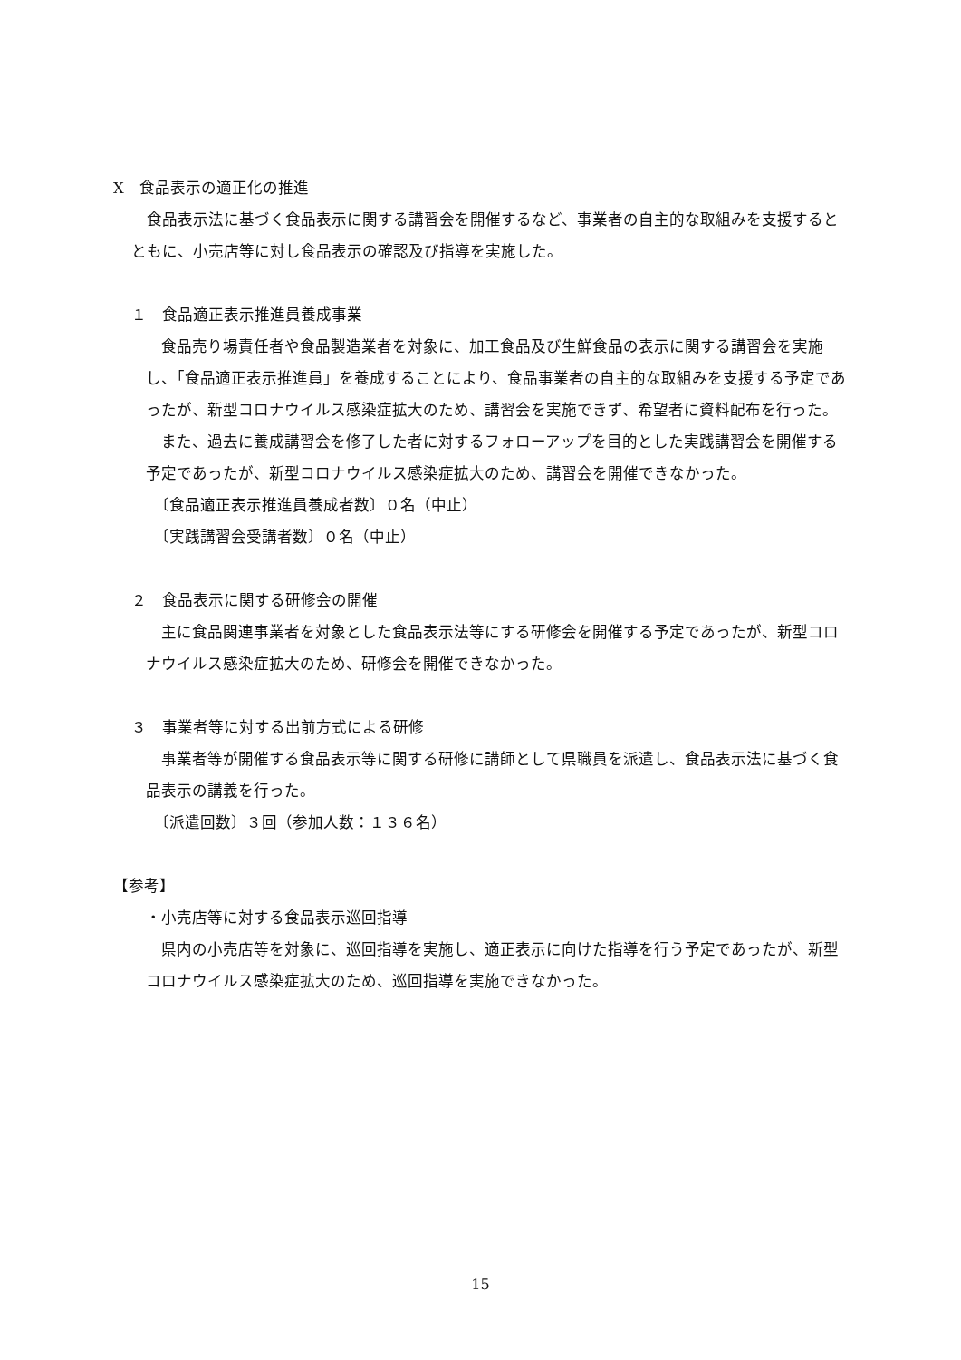X　食品表示の適正化の推進
　食品表示法に基づく食品表示に関する講習会を開催するなど、事業者の自主的な取組みを支援するとともに、小売店等に対し食品表示の確認及び指導を実施した。
１　食品適正表示推進員養成事業
　食品売り場責任者や食品製造業者を対象に、加工食品及び生鮮食品の表示に関する講習会を実施し、「食品適正表示推進員」を養成することにより、食品事業者の自主的な取組みを支援する予定であったが、新型コロナウイルス感染症拡大のため、講習会を実施できず、希望者に資料配布を行った。
　また、過去に養成講習会を修了した者に対するフォローアップを目的とした実践講習会を開催する予定であったが、新型コロナウイルス感染症拡大のため、講習会を開催できなかった。
　〔食品適正表示推進員養成者数〕０名（中止）
　〔実践講習会受講者数〕０名（中止）
２　食品表示に関する研修会の開催
　主に食品関連事業者を対象とした食品表示法等にする研修会を開催する予定であったが、新型コロナウイルス感染症拡大のため、研修会を開催できなかった。
３　事業者等に対する出前方式による研修
　事業者等が開催する食品表示等に関する研修に講師として県職員を派遣し、食品表示法に基づく食品表示の講義を行った。
　〔派遣回数〕３回（参加人数：１３６名）
【参考】
・小売店等に対する食品表示巡回指導
　県内の小売店等を対象に、巡回指導を実施し、適正表示に向けた指導を行う予定であったが、新型コロナウイルス感染症拡大のため、巡回指導を実施できなかった。
15